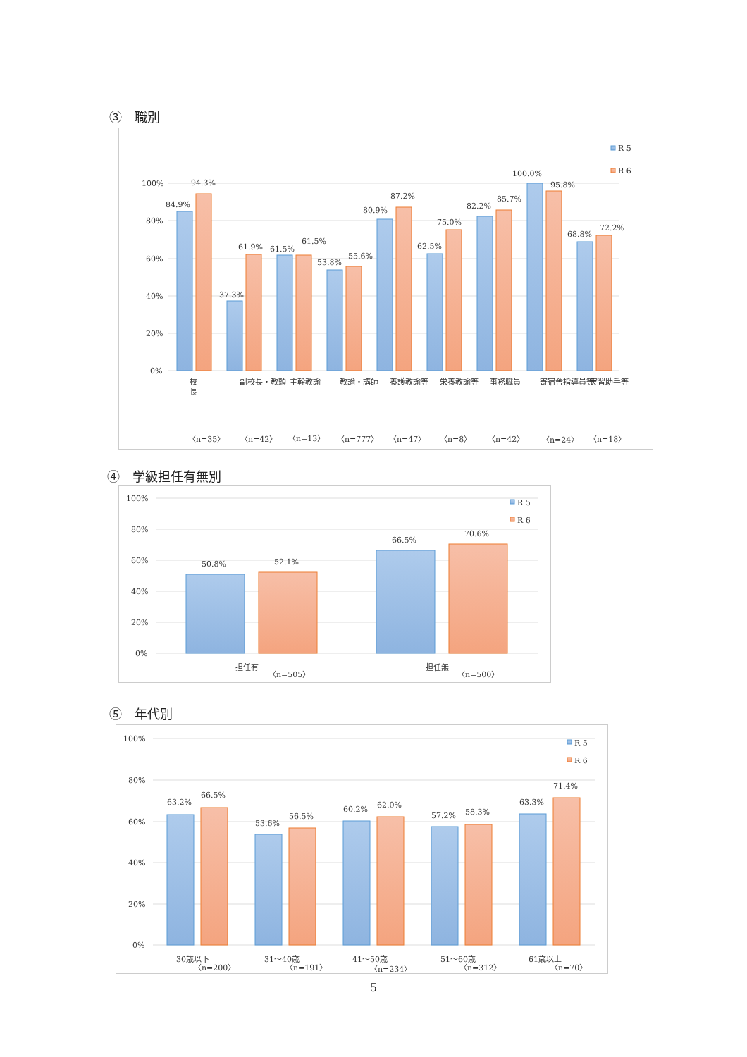③　職別
100%
80%
60%
40%
20%
0%
R 5
R 6
84.9%
94.3%
37.3%
61.9%
61.5%
61.5%
53.8%
55.6%
80.9%
87.2%
62.5%
75.0%
82.2%
85.7%
100.0%
95.8%
68.8%
72.2%
校
長
副校長・教頭
主幹教諭
教諭・講師
養護教諭等
栄養教諭等
事務職員
寄宿舎指導員等
実習助手等
〈n=35〉
〈n=42〉
〈n=13〉
〈n=777〉
〈n=47〉
〈n=8〉
〈n=42〉
〈n=24〉
〈n=18〉
④　学級担任有無別
100%
80%
60%
40%
20%
0%
R 5
R 6
50.8%
52.1%
66.5%
70.6%
担任有
〈n=505〉
担任無
〈n=500〉
⑤　年代別
100%
80%
60%
40%
20%
0%
R 5
R 6
63.2%
66.5%
53.6%
56.5%
60.2%
62.0%
57.2%
58.3%
63.3%
71.4%
30歳以下
〈n=200〉
31～40歳
〈n=191〉
41～50歳
〈n=234〉
51～60歳
〈n=312〉
61歳以上
〈n=70〉
5